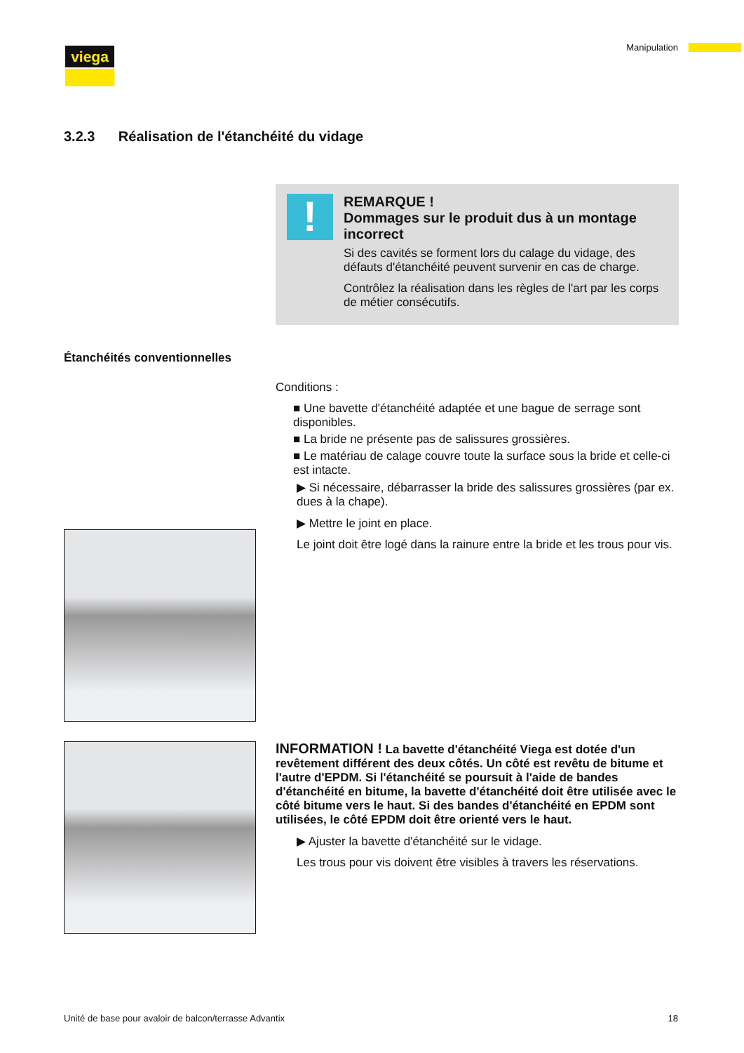viega Manipulation
3.2.3 Réalisation de l'étanchéité du vidage
!
REMARQUE !
Dommages sur le produit dus à un montage incorrect
Si des cavités se forment lors du calage du vidage, des défauts d'étanchéité peuvent survenir en cas de charge.
Contrôlez la réalisation dans les règles de l'art par les corps de métier consécutifs.
Étanchéités conventionnelles
Conditions :
■ Une bavette d'étanchéité adaptée et une bague de serrage sont disponibles.
■ La bride ne présente pas de salissures grossières.
■ Le matériau de calage couvre toute la surface sous la bride et celle-ci est intacte.
▶ Si nécessaire, débarrasser la bride des salissures grossières (par ex. dues à la chape).
▶ Mettre le joint en place.
Le joint doit être logé dans la rainure entre la bride et les trous pour vis.
INFORMATION ! La bavette d'étanchéité Viega est dotée d'un revêtement différent des deux côtés. Un côté est revêtu de bitume et l'autre d'EPDM. Si l'étanchéité se poursuit à l'aide de bandes d'étanchéité en bitume, la bavette d'étanchéité doit être utilisée avec le côté bitume vers le haut. Si des bandes d'étanchéité en EPDM sont utilisées, le côté EPDM doit être orienté vers le haut.
▶ Ajuster la bavette d'étanchéité sur le vidage.
Les trous pour vis doivent être visibles à travers les réservations.
Unité de base pour avaloir de balcon/terrasse Advantix 18